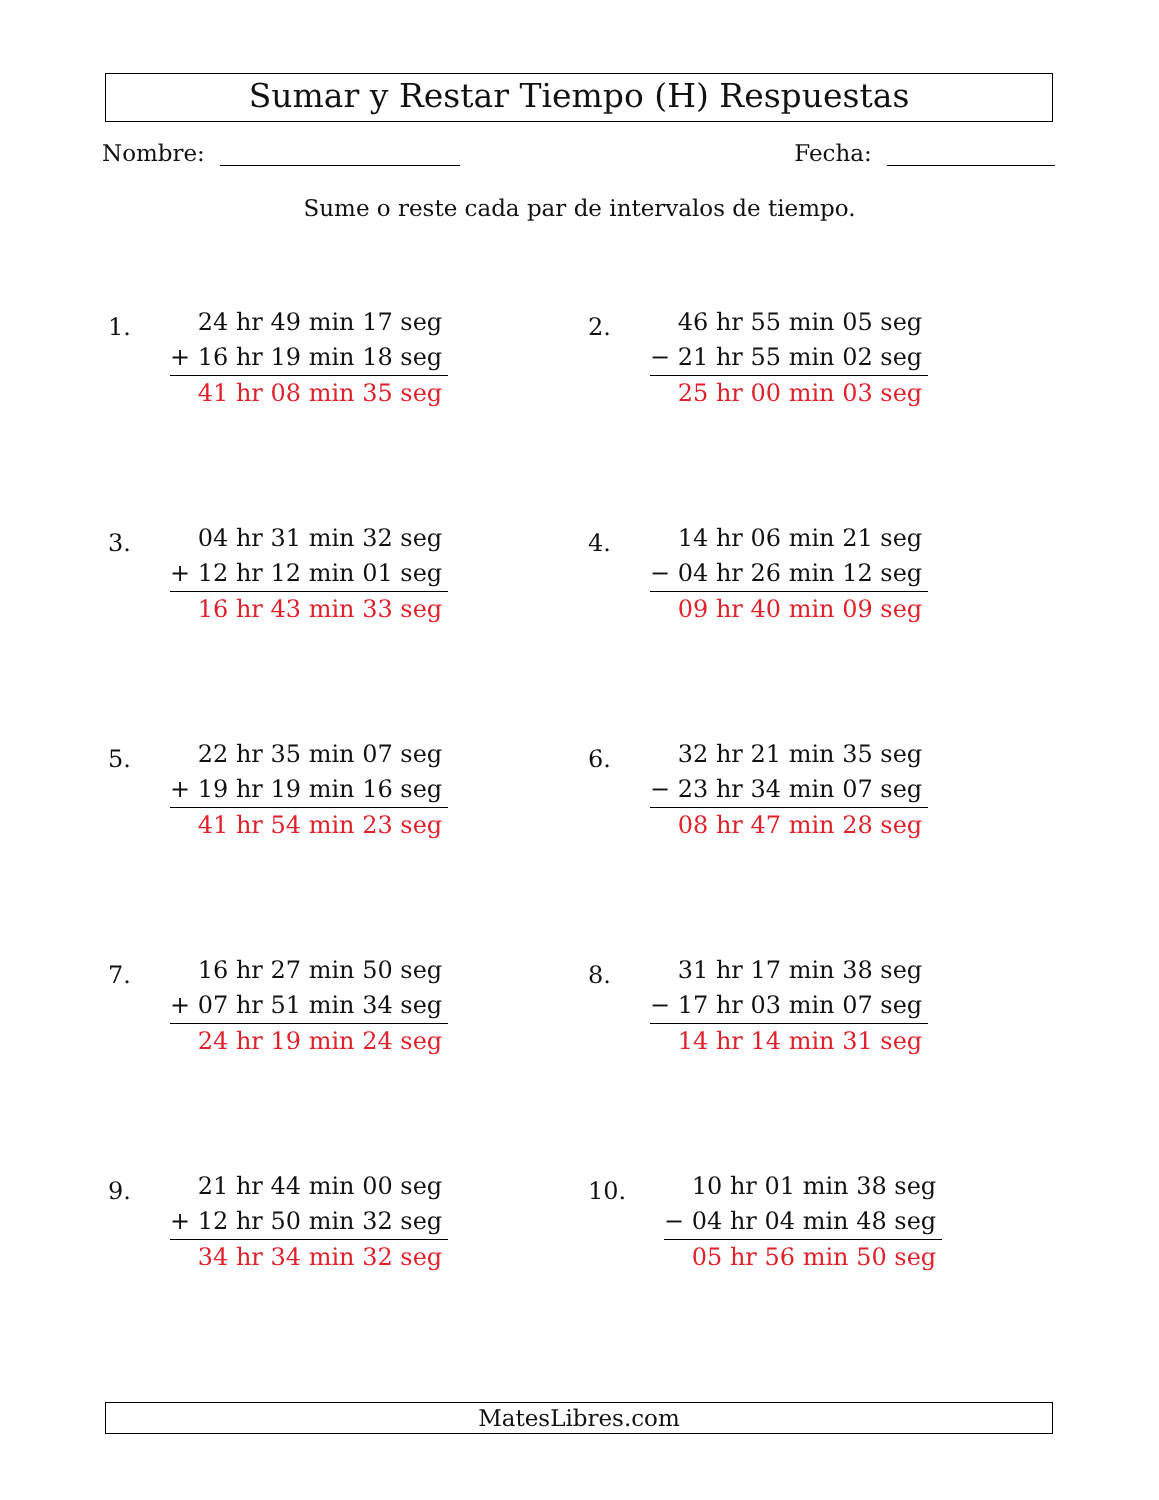Sumar y Restar Tiempo (H) Respuestas
Nombre: Fecha:
Sume o reste cada par de intervalos de tiempo.
1.
24 hr 49 min 17 seg
+ 16 hr 19 min 18 seg
41 hr 08 min 35 seg
2.
46 hr 55 min 05 seg
− 21 hr 55 min 02 seg
25 hr 00 min 03 seg
3.
04 hr 31 min 32 seg
+ 12 hr 12 min 01 seg
16 hr 43 min 33 seg
4.
14 hr 06 min 21 seg
− 04 hr 26 min 12 seg
09 hr 40 min 09 seg
5.
22 hr 35 min 07 seg
+ 19 hr 19 min 16 seg
41 hr 54 min 23 seg
6.
32 hr 21 min 35 seg
− 23 hr 34 min 07 seg
08 hr 47 min 28 seg
7.
16 hr 27 min 50 seg
+ 07 hr 51 min 34 seg
24 hr 19 min 24 seg
8.
31 hr 17 min 38 seg
− 17 hr 03 min 07 seg
14 hr 14 min 31 seg
9.
21 hr 44 min 00 seg
+ 12 hr 50 min 32 seg
34 hr 34 min 32 seg
10.
10 hr 01 min 38 seg
− 04 hr 04 min 48 seg
05 hr 56 min 50 seg
MatesLibres.com